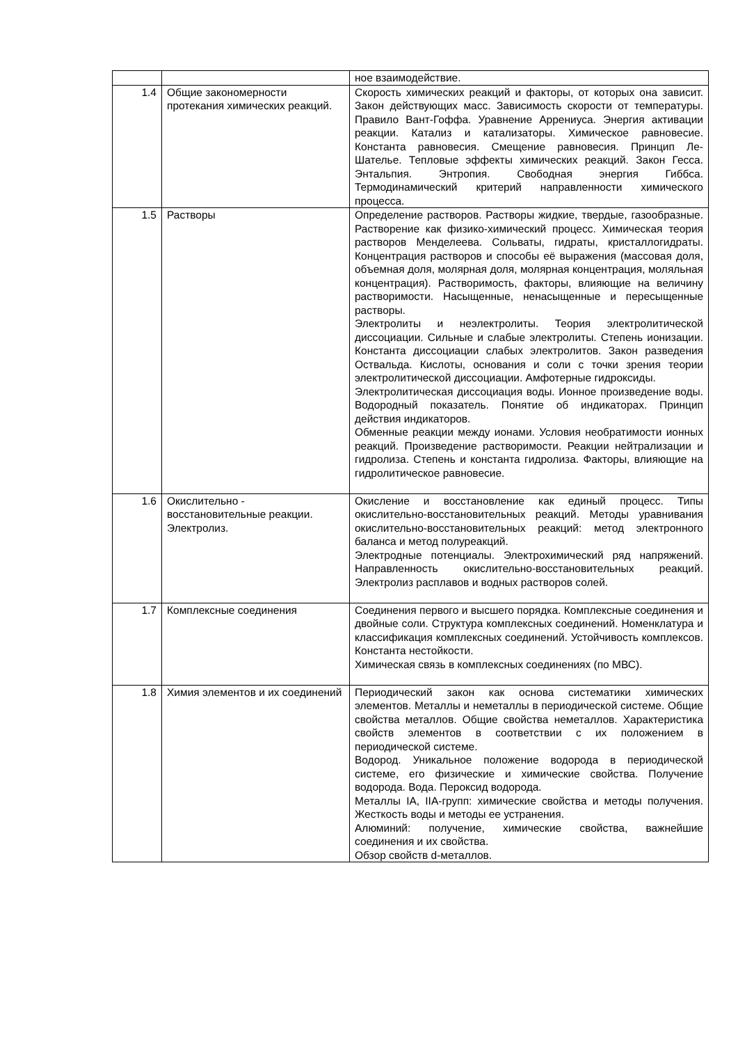| | | ное взаимодействие. |
| 1.4 | Общие закономерности протекания химических реакций. | Скорость химических реакций и факторы, от которых она зависит. Закон действующих масс. Зависимость скорости от температуры. Правило Вант-Гоффа. Уравнение Аррениуса. Энергия активации реакции. Катализ и катализаторы. Химическое равновесие. Константа равновесия. Смещение равновесия. Принцип Ле-Шателье. Тепловые эффекты химических реакций. Закон Гесса. Энтальпия. Энтропия. Свободная энергия Гиббса. Термодинамический критерий направленности химического процесса. |
| 1.5 | Растворы | Определение растворов. Растворы жидкие, твердые, газообразные. Растворение как физико-химический процесс. Химическая теория растворов Менделеева. Сольваты, гидраты, кристаллогидраты. Концентрация растворов и способы её выражения (массовая доля, объемная доля, молярная доля, молярная концентрация, моляльная концентрация). Растворимость, факторы, влияющие на величину растворимости. Насыщенные, ненасыщенные и пересыщенные растворы. Электролиты и неэлектролиты. Теория электролитической диссоциации. Сильные и слабые электролиты. Степень ионизации. Константа диссоциации слабых электролитов. Закон разведения Оствальда. Кислоты, основания и соли с точки зрения теории электролитической диссоциации. Амфотерные гидроксиды. Электролитическая диссоциация воды. Ионное произведение воды. Водородный показатель. Понятие об индикаторах. Принцип действия индикаторов. Обменные реакции между ионами. Условия необратимости ионных реакций. Произведение растворимости. Реакции нейтрализации и гидролиза. Степень и константа гидролиза. Факторы, влияющие на гидролитическое равновесие. |
| 1.6 | Окислительно - восстановительные реакции. Электролиз. | Окисление и восстановление как единый процесс. Типы окислительно-восстановительных реакций. Методы уравнивания окислительно-восстановительных реакций: метод электронного баланса и метод полуреакций. Электродные потенциалы. Электрохимический ряд напряжений. Направленность окислительно-восстановительных реакций. Электролиз расплавов и водных растворов солей. |
| 1.7 | Комплексные соединения | Соединения первого и высшего порядка. Комплексные соединения и двойные соли. Структура комплексных соединений. Номенклатура и классификация комплексных соединений. Устойчивость комплексов. Константа нестойкости. Химическая связь в комплексных соединениях (по МВС). |
| 1.8 | Химия элементов и их соединений | Периодический закон как основа систематики химических элементов. Металлы и неметаллы в периодической системе. Общие свойства металлов. Общие свойства неметаллов. Характеристика свойств элементов в соответствии с их положением в периодической системе. Водород. Уникальное положение водорода в периодической системе, его физические и химические свойства. Получение водорода. Вода. Пероксид водорода. Металлы IA, IIA-групп: химические свойства и методы получения. Жесткость воды и методы ее устранения. Алюминий: получение, химические свойства, важнейшие соединения и их свойства. Обзор свойств d-металлов. |